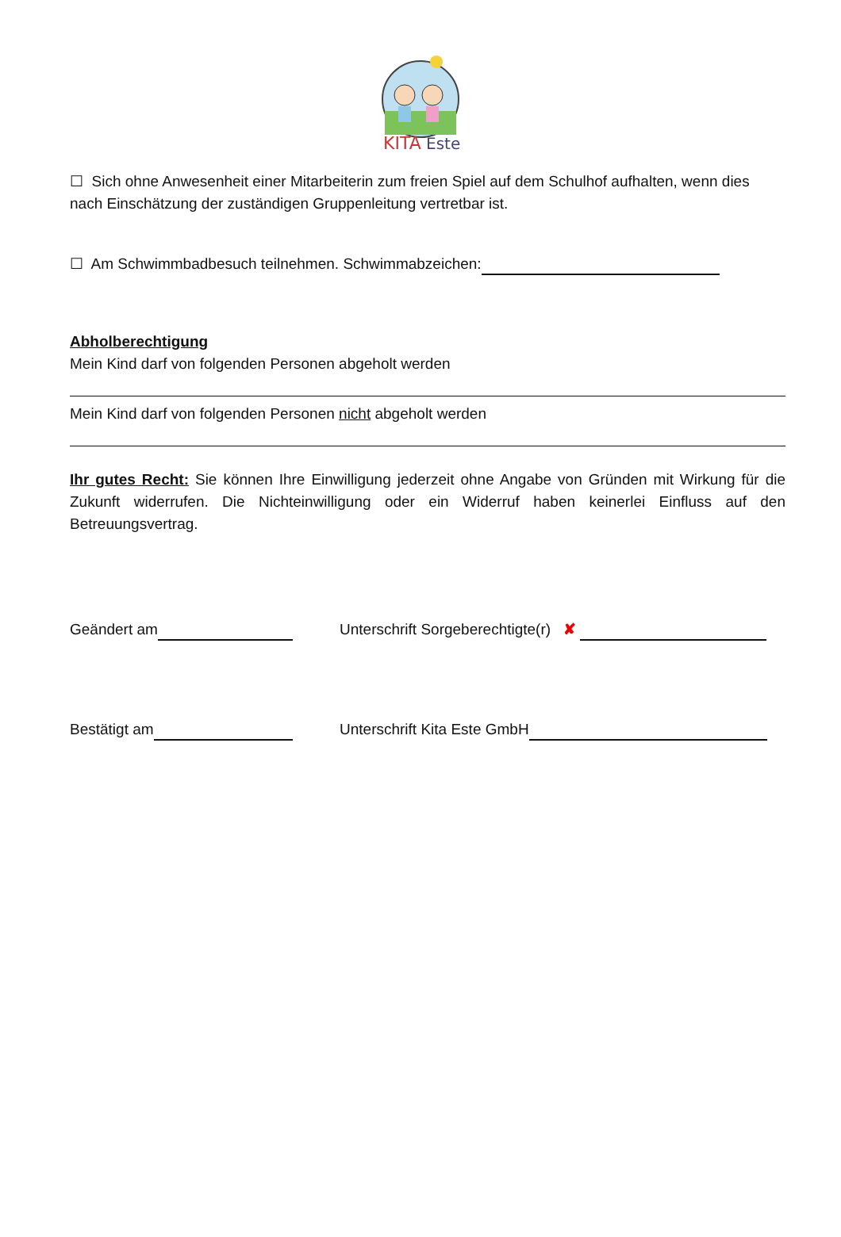KITA
Este
☐ Sich ohne Anwesenheit einer Mitarbeiterin zum freien Spiel auf dem Schulhof aufhalten, wenn dies nach Einschätzung der zuständigen Gruppenleitung vertretbar ist.
☐ Am Schwimmbadbesuch teilnehmen. Schwimmabzeichen:
Abholberechtigung
Mein Kind darf von folgenden Personen abgeholt werden
Mein Kind darf von folgenden Personen nicht abgeholt werden
Ihr gutes Recht: Sie können Ihre Einwilligung jederzeit ohne Angabe von Gründen mit Wirkung für die Zukunft widerrufen. Die Nichteinwilligung oder ein Widerruf haben keinerlei Einfluss auf den Betreuungsvertrag.
Geändert am Unterschrift Sorgeberechtigte(r) ✘
Bestätigt am Unterschrift Kita Este GmbH